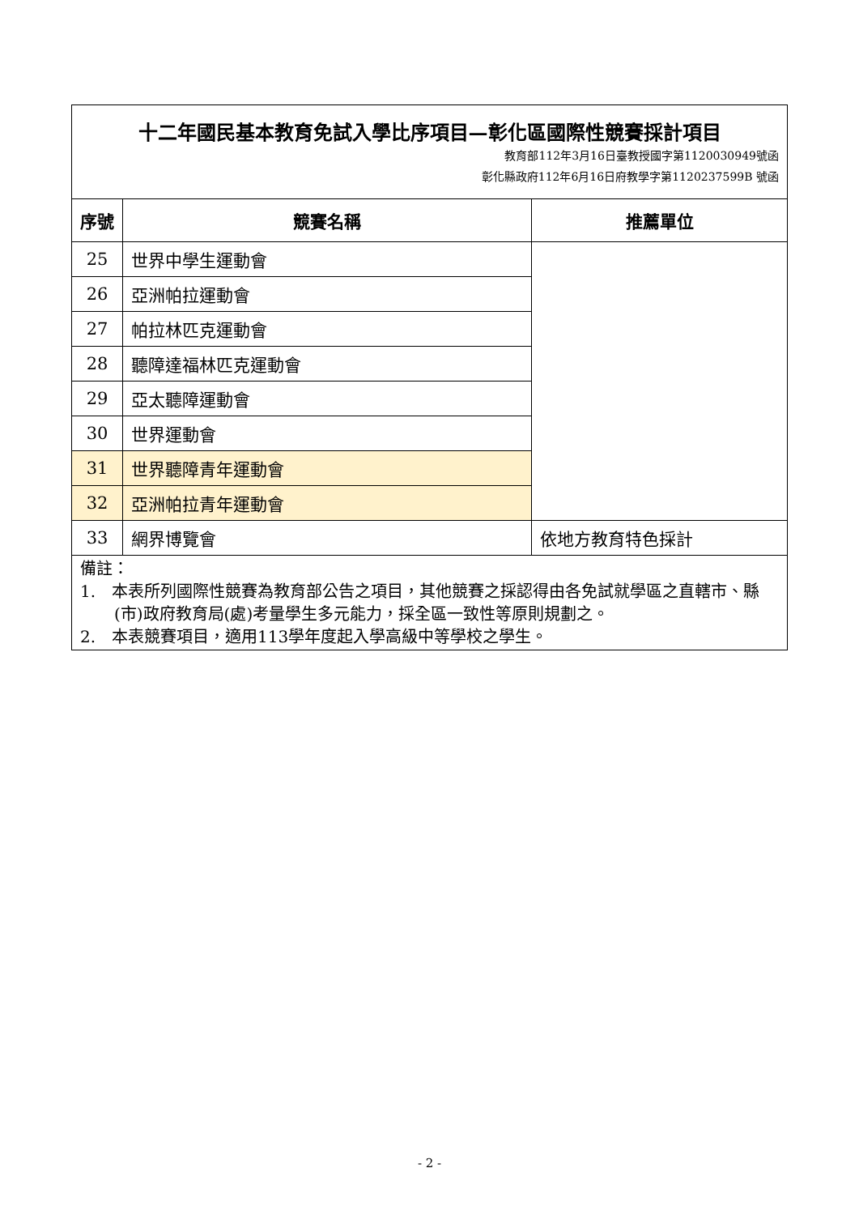| 十二年國民基本教育免試入學比序項目—彰化區國際性競賽採計項目 教育部112年3月16日臺教授國字第1120030949號函 彰化縣政府112年6月16日府教學字第1120237599B 號函 | | |
| 序號 | 競賽名稱 | 推薦單位 |
| 25 | 世界中學生運動會 | |
| 26 | 亞洲帕拉運動會 | |
| 27 | 帕拉林匹克運動會 | |
| 28 | 聽障達福林匹克運動會 | |
| 29 | 亞太聽障運動會 | |
| 30 | 世界運動會 | |
| 31 | 世界聽障青年運動會 | |
| 32 | 亞洲帕拉青年運動會 | |
| 33 | 網界博覽會 | 依地方教育特色採計 |
| 備註： 1. 本表所列國際性競賽為教育部公告之項目，其他競賽之採認得由各免試就學區之直轄市、縣(市)政府教育局(處)考量學生多元能力，採全區一致性等原則規劃之。 2. 本表競賽項目，適用113學年度起入學高級中等學校之學生。 | | |
- 2 -